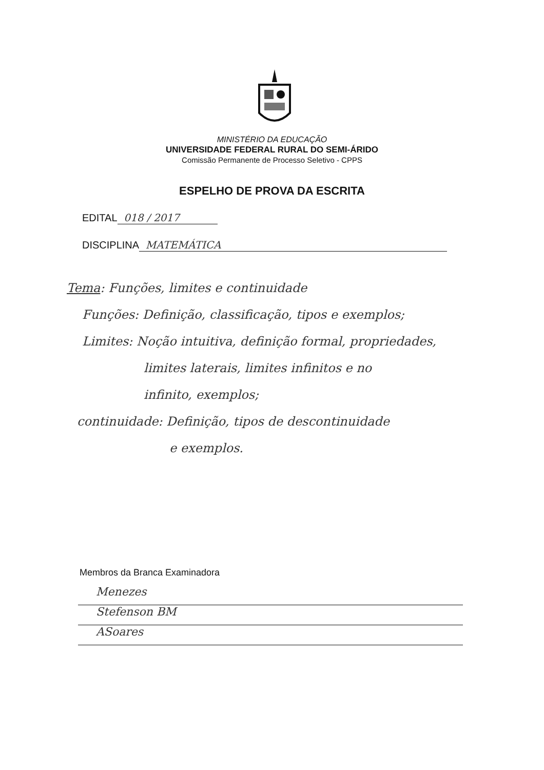MINISTÉRIO DA EDUCAÇÃO
UNIVERSIDADE FEDERAL RURAL DO SEMI-ÁRIDO
Comissão Permanente de Processo Seletivo - CPPS
ESPELHO DE PROVA DA ESCRITA
EDITAL 018 / 2017
DISCIPLINA MATEMÁTICA
Tema: Funções, limites e continuidade
Funções: Definição, classificação, tipos e exemplos;
Limites: Noção intuitiva, definição formal, propriedades,
limites laterais, limites infinitos e no
infinito, exemplos;
continuidade: Definição, tipos de descontinuidade
e exemplos.
Membros da Branca Examinadora
Menezes
Stefenson BM
ASoares